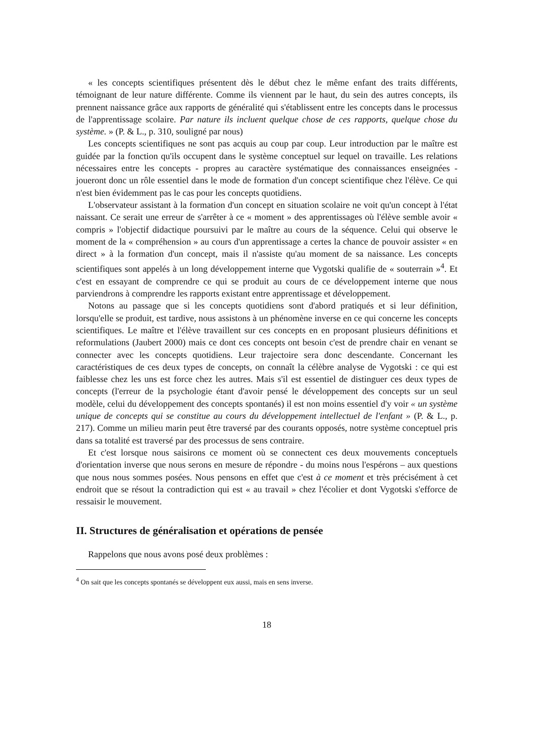« les concepts scientifiques présentent dès le début chez le même enfant des traits différents, témoignant de leur nature différente. Comme ils viennent par le haut, du sein des autres concepts, ils prennent naissance grâce aux rapports de généralité qui s'établissent entre les concepts dans le processus de l'apprentissage scolaire. Par nature ils incluent quelque chose de ces rapports, quelque chose du système. » (P. & L., p. 310, souligné par nous)
Les concepts scientifiques ne sont pas acquis au coup par coup. Leur introduction par le maître est guidée par la fonction qu'ils occupent dans le système conceptuel sur lequel on travaille. Les relations nécessaires entre les concepts - propres au caractère systématique des connaissances enseignées - joueront donc un rôle essentiel dans le mode de formation d'un concept scientifique chez l'élève. Ce qui n'est bien évidemment pas le cas pour les concepts quotidiens.
L'observateur assistant à la formation d'un concept en situation scolaire ne voit qu'un concept à l'état naissant. Ce serait une erreur de s'arrêter à ce « moment » des apprentissages où l'élève semble avoir « compris » l'objectif didactique poursuivi par le maître au cours de la séquence. Celui qui observe le moment de la « compréhension » au cours d'un apprentissage a certes la chance de pouvoir assister « en direct » à la formation d'un concept, mais il n'assiste qu'au moment de sa naissance. Les concepts scientifiques sont appelés à un long développement interne que Vygotski qualifie de « souterrain »<sup>4</sup>. Et c'est en essayant de comprendre ce qui se produit au cours de ce développement interne que nous parviendrons à comprendre les rapports existant entre apprentissage et développement.
Notons au passage que si les concepts quotidiens sont d'abord pratiqués et si leur définition, lorsqu'elle se produit, est tardive, nous assistons à un phénomène inverse en ce qui concerne les concepts scientifiques. Le maître et l'élève travaillent sur ces concepts en en proposant plusieurs définitions et reformulations (Jaubert 2000) mais ce dont ces concepts ont besoin c'est de prendre chair en venant se connecter avec les concepts quotidiens. Leur trajectoire sera donc descendante. Concernant les caractéristiques de ces deux types de concepts, on connaît la célèbre analyse de Vygotski : ce qui est faiblesse chez les uns est force chez les autres. Mais s'il est essentiel de distinguer ces deux types de concepts (l'erreur de la psychologie étant d'avoir pensé le développement des concepts sur un seul modèle, celui du développement des concepts spontanés) il est non moins essentiel d'y voir « un système unique de concepts qui se constitue au cours du développement intellectuel de l'enfant » (P. & L., p. 217). Comme un milieu marin peut être traversé par des courants opposés, notre système conceptuel pris dans sa totalité est traversé par des processus de sens contraire.
Et c'est lorsque nous saisirons ce moment où se connectent ces deux mouvements conceptuels d'orientation inverse que nous serons en mesure de répondre - du moins nous l'espérons – aux questions que nous nous sommes posées. Nous pensons en effet que c'est à ce moment et très précisément à cet endroit que se résout la contradiction qui est « au travail » chez l'écolier et dont Vygotski s'efforce de ressaisir le mouvement.
II. Structures de généralisation et opérations de pensée
Rappelons que nous avons posé deux problèmes :
<sup>4</sup> On sait que les concepts spontanés se développent eux aussi, mais en sens inverse.
18